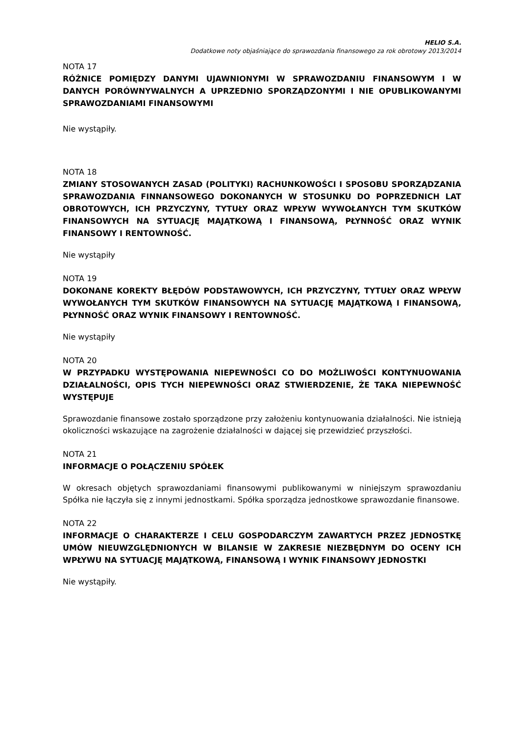HELIO S.A.
Dodatkowe noty objaśniające do sprawozdania finansowego za rok obrotowy 2013/2014
NOTA 17
RÓŻNICE POMIĘDZY DANYMI UJAWNIONYMI W SPRAWOZDANIU FINANSOWYM I W DANYCH PORÓWNYWALNYCH A UPRZEDNIO SPORZĄDZONYMI I NIE OPUBLIKOWANYMI SPRAWOZDANIAMI FINANSOWYMI
Nie wystąpiły.
NOTA 18
ZMIANY STOSOWANYCH ZASAD (POLITYKI) RACHUNKOWOŚCI I SPOSOBU SPORZĄDZANIA SPRAWOZDANIA FINNANSOWEGO DOKONANYCH W STOSUNKU DO POPRZEDNICH LAT OBROTOWYCH, ICH PRZYCZYNY, TYTUŁY ORAZ WPŁYW WYWOŁANYCH TYM SKUTKÓW FINANSOWYCH NA SYTUACJĘ MAJĄTKOWĄ I FINANSOWĄ, PŁYNNOŚĆ ORAZ WYNIK FINANSOWY I RENTOWNOŚĆ.
Nie wystąpiły
NOTA 19
DOKONANE KOREKTY BŁĘDÓW PODSTAWOWYCH, ICH PRZYCZYNY, TYTUŁY ORAZ WPŁYW WYWOŁANYCH TYM SKUTKÓW FINANSOWYCH NA SYTUACJĘ MAJĄTKOWĄ I FINANSOWĄ, PŁYNNOŚĆ ORAZ WYNIK FINANSOWY I RENTOWNOŚĆ.
Nie wystąpiły
NOTA 20
W PRZYPADKU WYSTĘPOWANIA NIEPEWNOŚCI CO DO MOŻLIWOŚCI KONTYNUOWANIA DZIAŁALNOŚCI, OPIS TYCH NIEPEWNOŚCI ORAZ STWIERDZENIE, ŻE TAKA NIEPEWNOŚĆ WYSTĘPUJE
Sprawozdanie finansowe zostało sporządzone przy założeniu kontynuowania działalności. Nie istnieją okoliczności wskazujące na zagrożenie działalności w dającej się przewidzieć przyszłości.
NOTA 21
INFORMACJE O POŁĄCZENIU SPÓŁEK
W okresach objętych sprawozdaniami finansowymi publikowanymi w niniejszym sprawozdaniu Spółka nie łączyła się z innymi jednostkami. Spółka sporządza jednostkowe sprawozdanie finansowe.
NOTA 22
INFORMACJE O CHARAKTERZE I CELU GOSPODARCZYM ZAWARTYCH PRZEZ JEDNOSTKĘ UMÓW NIEUWZGLĘDNIONYCH W BILANSIE W ZAKRESIE NIEZBĘDNYM DO OCENY ICH WPŁYWU NA SYTUACJĘ MAJĄTKOWĄ, FINANSOWĄ I WYNIK FINANSOWY JEDNOSTKI
Nie wystąpiły.